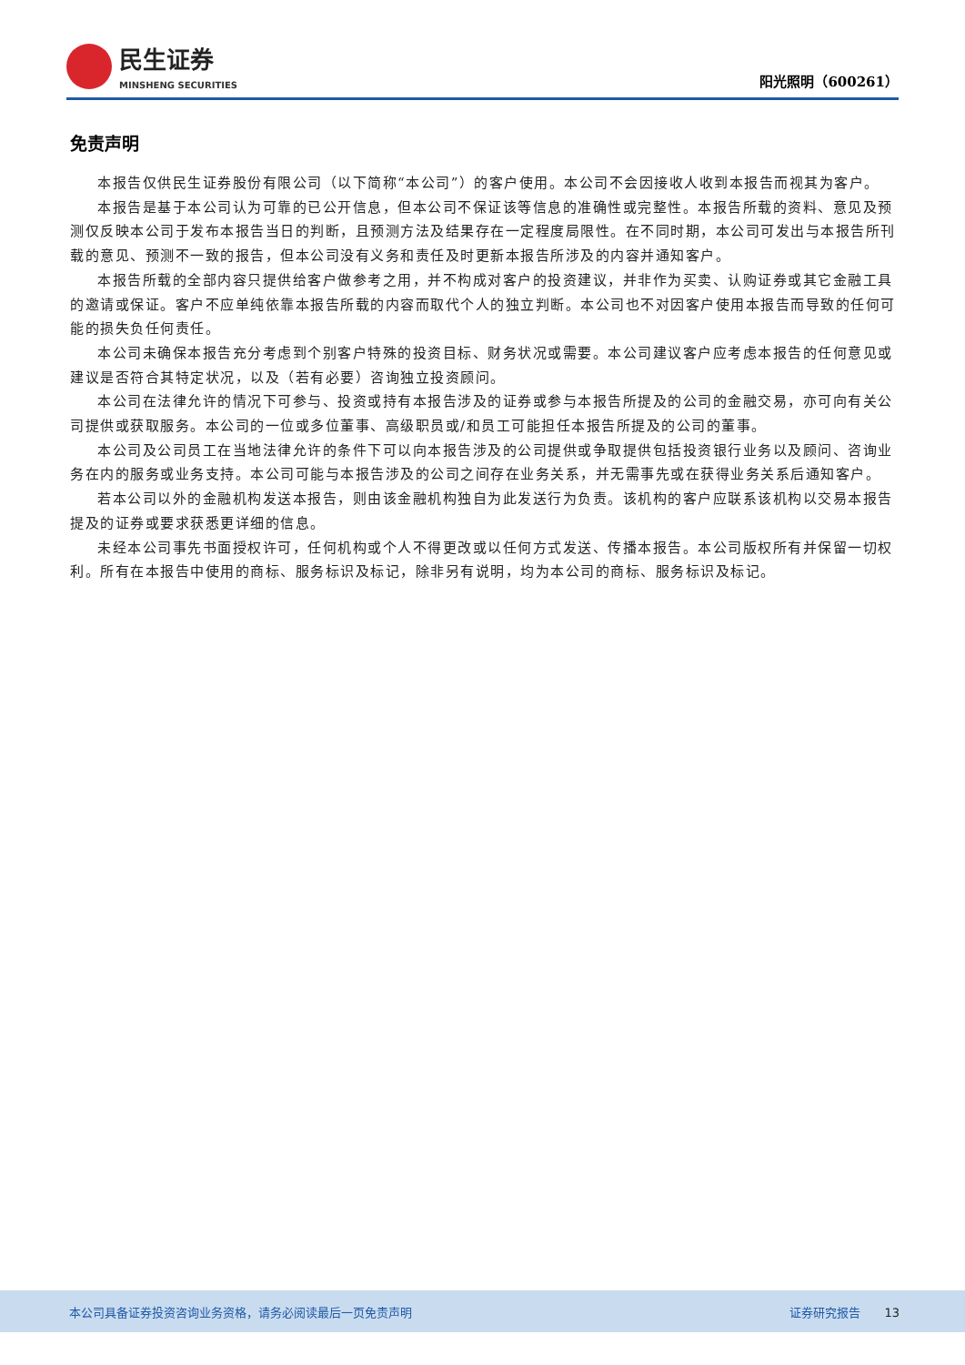民生证券
MINSHENG SECURITIES
阳光照明（600261）
免责声明
本报告仅供民生证券股份有限公司（以下简称“本公司”）的客户使用。本公司不会因接收人收到本报告而视其为客户。
本报告是基于本公司认为可靠的已公开信息，但本公司不保证该等信息的准确性或完整性。本报告所载的资料、意见及预测仅反映本公司于发布本报告当日的判断，且预测方法及结果存在一定程度局限性。在不同时期，本公司可发出与本报告所刊载的意见、预测不一致的报告，但本公司没有义务和责任及时更新本报告所涉及的内容并通知客户。
本报告所载的全部内容只提供给客户做参考之用，并不构成对客户的投资建议，并非作为买卖、认购证券或其它金融工具的邀请或保证。客户不应单纯依靠本报告所载的内容而取代个人的独立判断。本公司也不对因客户使用本报告而导致的任何可能的损失负任何责任。
本公司未确保本报告充分考虑到个别客户特殊的投资目标、财务状况或需要。本公司建议客户应考虑本报告的任何意见或建议是否符合其特定状况，以及（若有必要）咨询独立投资顾问。
本公司在法律允许的情况下可参与、投资或持有本报告涉及的证券或参与本报告所提及的公司的金融交易，亦可向有关公司提供或获取服务。本公司的一位或多位董事、高级职员或/和员工可能担任本报告所提及的公司的董事。
本公司及公司员工在当地法律允许的条件下可以向本报告涉及的公司提供或争取提供包括投资银行业务以及顾问、咨询业务在内的服务或业务支持。本公司可能与本报告涉及的公司之间存在业务关系，并无需事先或在获得业务关系后通知客户。
若本公司以外的金融机构发送本报告，则由该金融机构独自为此发送行为负责。该机构的客户应联系该机构以交易本报告提及的证券或要求获悉更详细的信息。
未经本公司事先书面授权许可，任何机构或个人不得更改或以任何方式发送、传播本报告。本公司版权所有并保留一切权利。所有在本报告中使用的商标、服务标识及标记，除非另有说明，均为本公司的商标、服务标识及标记。
本公司具备证券投资咨询业务资格，请务必阅读最后一页免责声明 证券研究报告 13